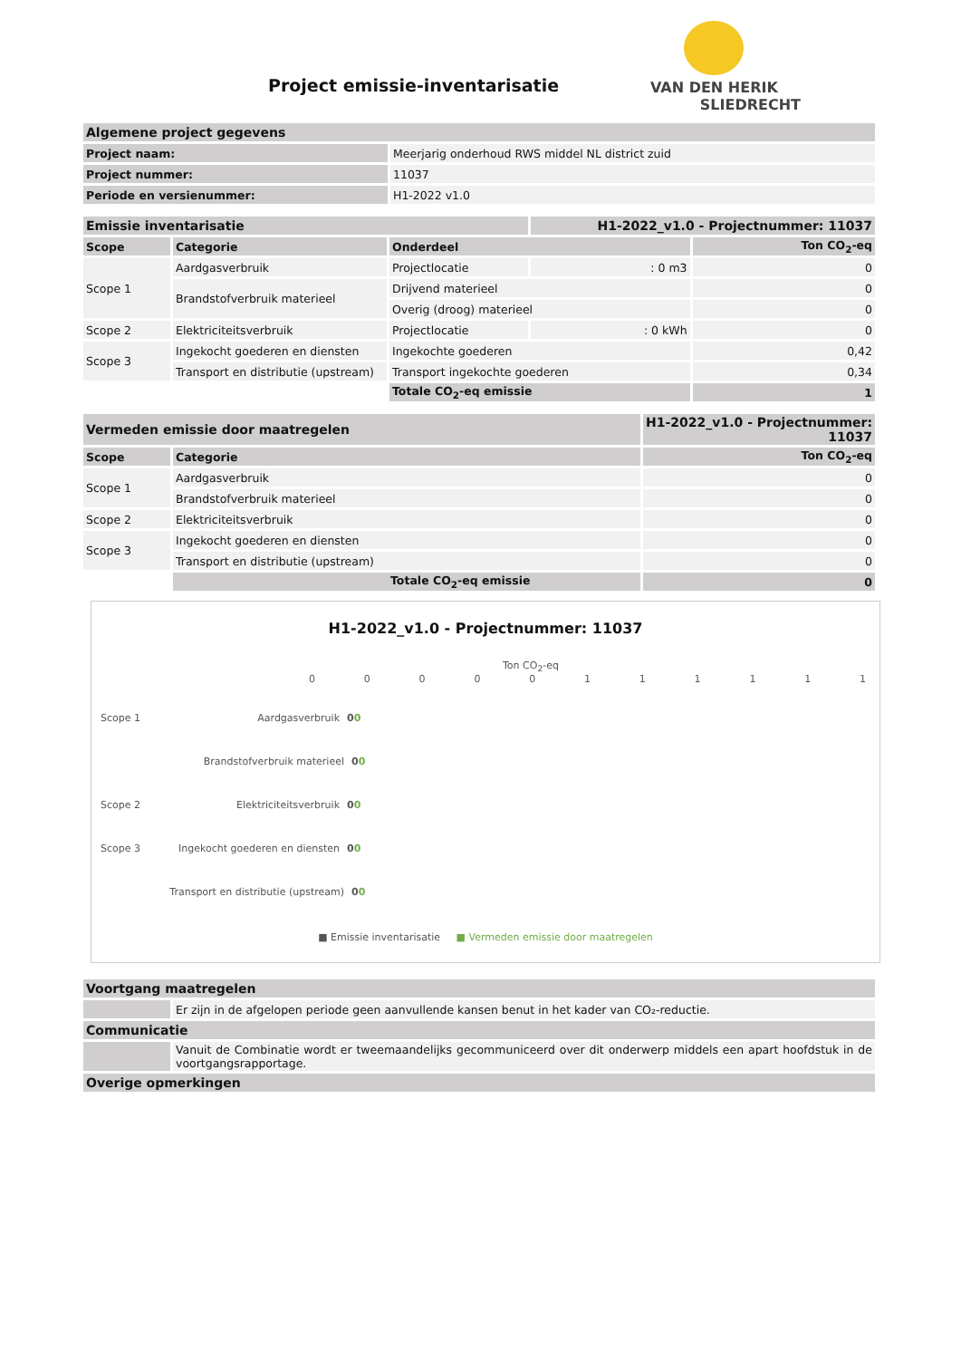Project emissie-inventarisatie
VAN DEN HERIK
SLIEDRECHT
| Algemene project gegevens | |
| Project naam: | Meerjarig onderhoud RWS middel NL district zuid |
| Project nummer: | 11037 |
| Periode en versienummer: | H1-2022 v1.0 |
| Emissie inventarisatie | | | H1-2022_v1.0 - Projectnummer: 11037 | |
| Scope | Categorie | Onderdeel | | Ton CO<sub>2</sub>-eq |
| Scope 1 | Aardgasverbruik | Projectlocatie | : 0 m3 | 0 |
| | Brandstofverbruik materieel | Drijvend materieel | | 0 |
| | | Overig (droog) materieel | | 0 |
| Scope 2 | Elektriciteitsverbruik | Projectlocatie | : 0 kWh | 0 |
| Scope 3 | Ingekocht goederen en diensten | Ingekochte goederen | | 0,42 |
| | Transport en distributie (upstream) | Transport ingekochte goederen | | 0,34 |
| | | Totale CO<sub>2</sub>-eq emissie | | 1 |
| Vermeden emissie door maatregelen | | H1-2022_v1.0 - Projectnummer: 11037 |
| Scope | Categorie | Ton CO<sub>2</sub>-eq |
| Scope 1 | Aardgasverbruik | 0 |
| | Brandstofverbruik materieel | 0 |
| Scope 2 | Elektriciteitsverbruik | 0 |
| Scope 3 | Ingekocht goederen en diensten | 0 |
| | Transport en distributie (upstream) | 0 |
| | Totale CO<sub>2</sub>-eq emissie | 0 |
H1-2022_v1.0 - Projectnummer: 11037
Ton CO<sub>2</sub>-eq
0 0 0 0 0 1 1 1 1 1 1
Scope 1 Aardgasverbruik 0 0
Brandstofverbruik materieel 0 0
Scope 2 Elektriciteitsverbruik 0 0
Scope 3 Ingekocht goederen en diensten 0 0
Transport en distributie (upstream) 0 0
■ Emissie inventarisatie ■ Vermeden emissie door maatregelen
| Voortgang maatregelen | |
| | Er zijn in de afgelopen periode geen aanvullende kansen benut in het kader van CO₂-reductie. |
| Communicatie | |
| | Vanuit de Combinatie wordt er tweemaandelijks gecommuniceerd over dit onderwerp middels een apart hoofdstuk in de voortgangsrapportage. |
| Overige opmerkingen | |